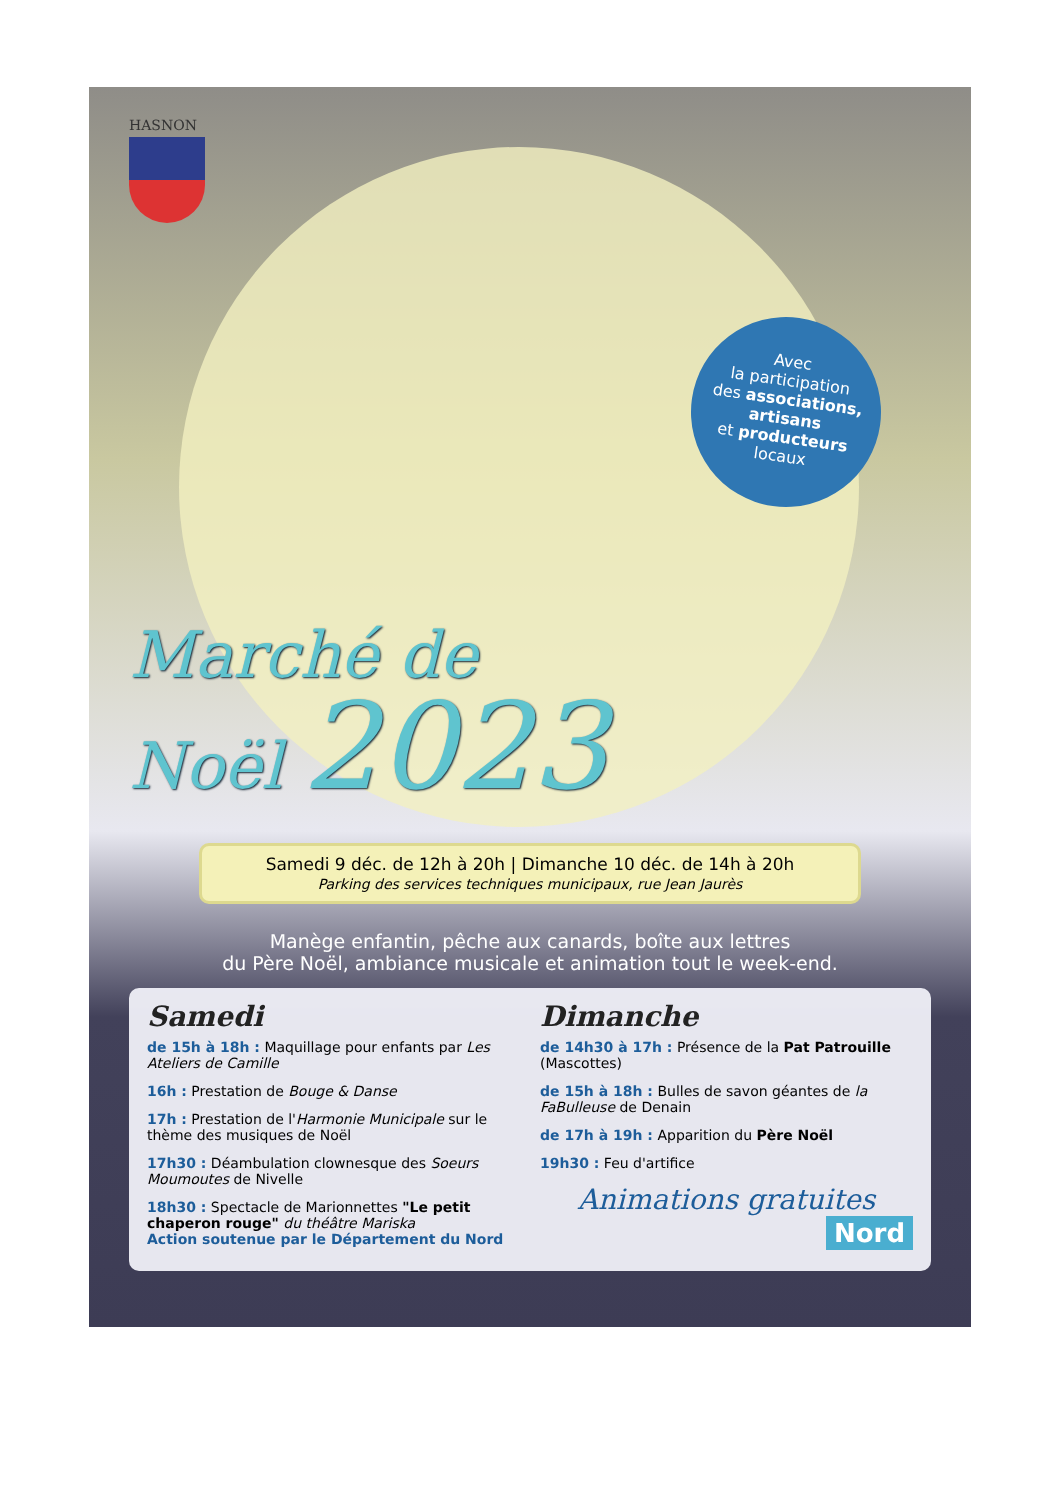Avec
la participation
des associations,
artisans
et producteurs
locaux
HASNON
Marché de
Noël 2023
Samedi 9 déc. de 12h à 20h | Dimanche 10 déc. de 14h à 20h
Parking des services techniques municipaux, rue Jean Jaurès
Manège enfantin, pêche aux canards, boîte aux lettres
du Père Noël, ambiance musicale et animation tout le week-end.
Samedi
de 15h à 18h : Maquillage pour enfants par Les Ateliers de Camille
16h : Prestation de Bouge & Danse
17h : Prestation de l'Harmonie Municipale sur le thème des musiques de Noël
17h30 : Déambulation clownesque des Soeurs Moumoutes de Nivelle
18h30 : Spectacle de Marionnettes "Le petit chaperon rouge" du théâtre Mariska
Action soutenue par le Département du Nord
Dimanche
de 14h30 à 17h : Présence de la Pat Patrouille (Mascottes)
de 15h à 18h : Bulles de savon géantes de la FaBulleuse de Denain
de 17h à 19h : Apparition du Père Noël
19h30 : Feu d'artifice
Animations gratuites
Nord